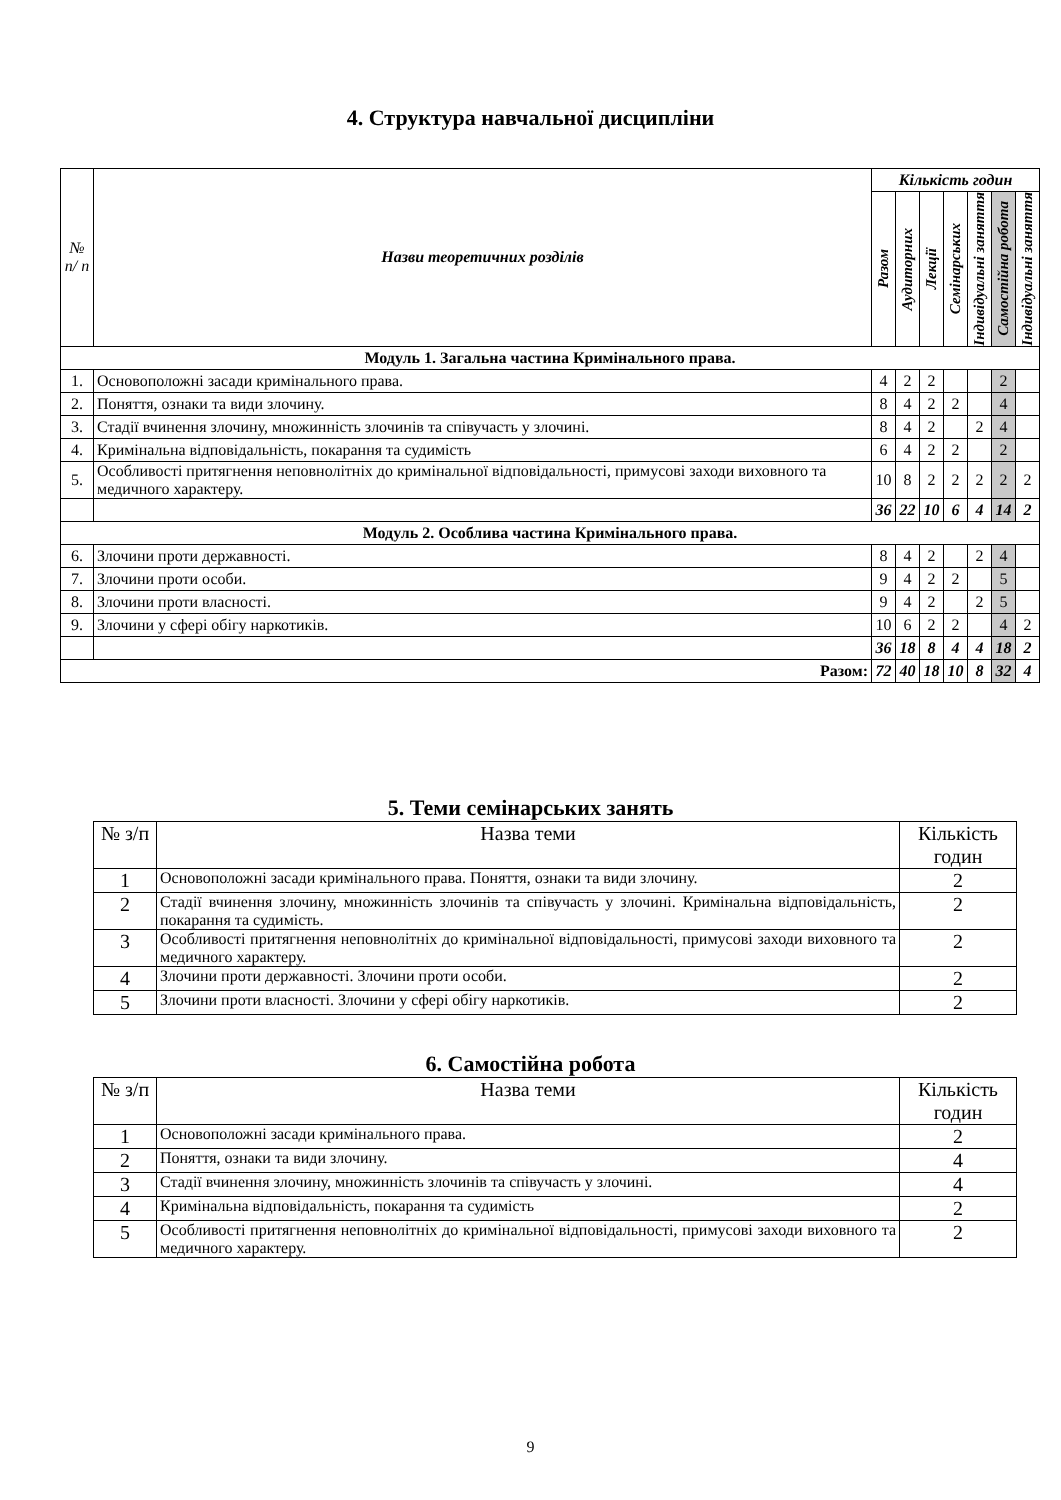4. Структура навчальної дисципліни
| № п/ п | Назви теоретичних розділів | Кількість годин | | | | | | |
| | | Разом | Аудиторних | Лекції | Семінарських | Індивідуальні заняття | Самостійна робота | Індивідуальні заняття |
| Модуль 1. Загальна частина Кримінального права. | | | | | | | | |
| 1. | Основоположні засади кримінального права. | 4 | 2 | 2 | | | 2 | |
| 2. | Поняття, ознаки та види злочину. | 8 | 4 | 2 | 2 | | 4 | |
| 3. | Стадії вчинення злочину, множинність злочинів та співучасть у злочині. | 8 | 4 | 2 | | 2 | 4 | |
| 4. | Кримінальна відповідальність, покарання та судимість | 6 | 4 | 2 | 2 | | 2 | |
| 5. | Особливості притягнення неповнолітніх до кримінальної відповідальності, примусові заходи виховного та медичного характеру. | 10 | 8 | 2 | 2 | 2 | 2 | 2 |
| | | 36 | 22 | 10 | 6 | 4 | 14 | 2 |
| Модуль 2. Особлива частина Кримінального права. | | | | | | | | |
| 6. | Злочини проти державності. | 8 | 4 | 2 | | 2 | 4 | |
| 7. | Злочини проти особи. | 9 | 4 | 2 | 2 | | 5 | |
| 8. | Злочини проти власності. | 9 | 4 | 2 | | 2 | 5 | |
| 9. | Злочини у сфері обігу наркотиків. | 10 | 6 | 2 | 2 | | 4 | 2 |
| | | 36 | 18 | 8 | 4 | 4 | 18 | 2 |
| Разом: | | 72 | 40 | 18 | 10 | 8 | 32 | 4 |
5. Теми семінарських занять
| № з/п | Назва теми | Кількість годин |
| 1 | Основоположні засади кримінального права. Поняття, ознаки та види злочину. | 2 |
| 2 | Стадії вчинення злочину, множинність злочинів та співучасть у злочині. Кримінальна відповідальність, покарання та судимість. | 2 |
| 3 | Особливості притягнення неповнолітніх до кримінальної відповідальності, примусові заходи виховного та медичного характеру. | 2 |
| 4 | Злочини проти державності. Злочини проти особи. | 2 |
| 5 | Злочини проти власності. Злочини у сфері обігу наркотиків. | 2 |
6. Самостійна робота
| № з/п | Назва теми | Кількість годин |
| 1 | Основоположні засади кримінального права. | 2 |
| 2 | Поняття, ознаки та види злочину. | 4 |
| 3 | Стадії вчинення злочину, множинність злочинів та співучасть у злочині. | 4 |
| 4 | Кримінальна відповідальність, покарання та судимість | 2 |
| 5 | Особливості притягнення неповнолітніх до кримінальної відповідальності, примусові заходи виховного та медичного характеру. | 2 |
9